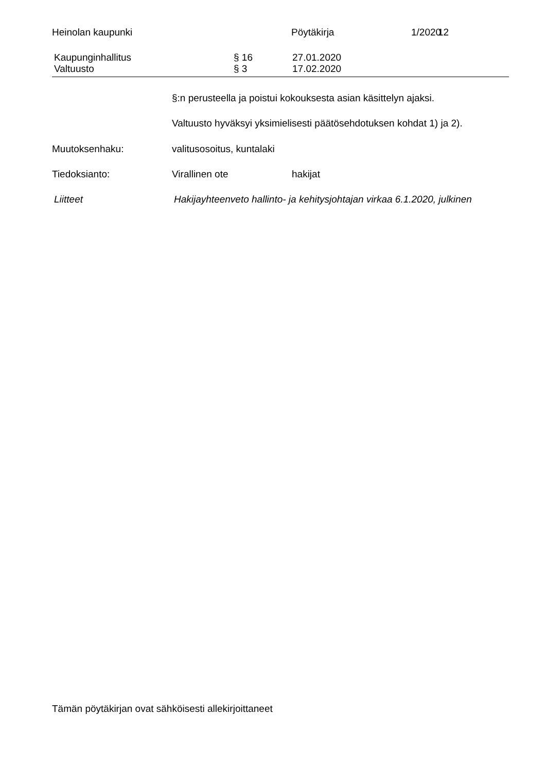Heinolan kaupunki Pöytäkirja 1/2020 12
Kaupunginhallitus § 16 27.01.2020
Valtuusto § 3 17.02.2020
§:n perusteella ja poistui kokouksesta asian käsittelyn ajaksi.
Valtuusto hyväksyi yksimielisesti päätösehdotuksen kohdat 1) ja 2).
Muutoksenhaku: valitusosoitus, kuntalaki
Tiedoksianto: Virallinen ote hakijat
Liitteet Hakijayhteenveto hallinto- ja kehitysjohtajan virkaa 6.1.2020, julkinen
Tämän pöytäkirjan ovat sähköisesti allekirjoittaneet